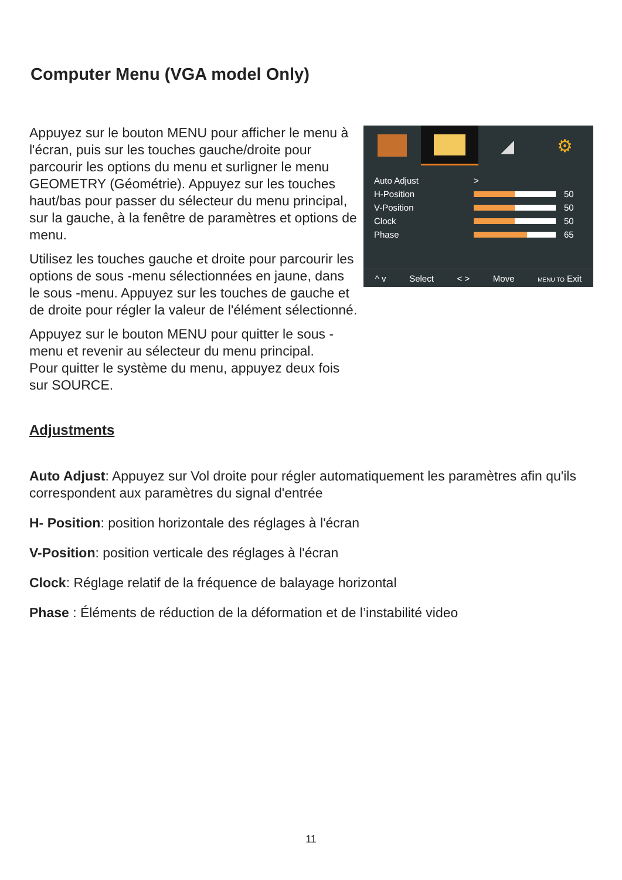Computer Menu (VGA model Only)
Appuyez sur le bouton MENU pour afficher le menu à l'écran, puis sur les touches gauche/droite pour parcourir les options du menu et surligner le menu GEOMETRY (Géométrie). Appuyez sur les touches haut/bas pour passer du sélecteur du menu principal, sur la gauche, à la fenêtre de paramètres et options de menu.
Utilisez les touches gauche et droite pour parcourir les options de sous -menu sélectionnées en jaune, dans le sous -menu. Appuyez sur les touches de gauche et de droite pour régler la valeur de l'élément sélectionné.
Appuyez sur le bouton MENU pour quitter le sous -menu et revenir au sélecteur du menu principal.
Pour quitter le système du menu, appuyez deux fois sur SOURCE.
◢ ⚙
Auto Adjust >
H-Position 50
V-Position 50
Clock 50
Phase 65
^ v Select < > Move MENU TO Exit
Adjustments
Auto Adjust: Appuyez sur Vol droite pour régler automatiquement les paramètres afin qu'ils correspondent aux paramètres du signal d'entrée
H- Position: position horizontale des réglages à l'écran
V-Position: position verticale des réglages à l'écran
Clock: Réglage relatif de la fréquence de balayage horizontal
Phase : Éléments de réduction de la déformation et de l’instabilité video
11